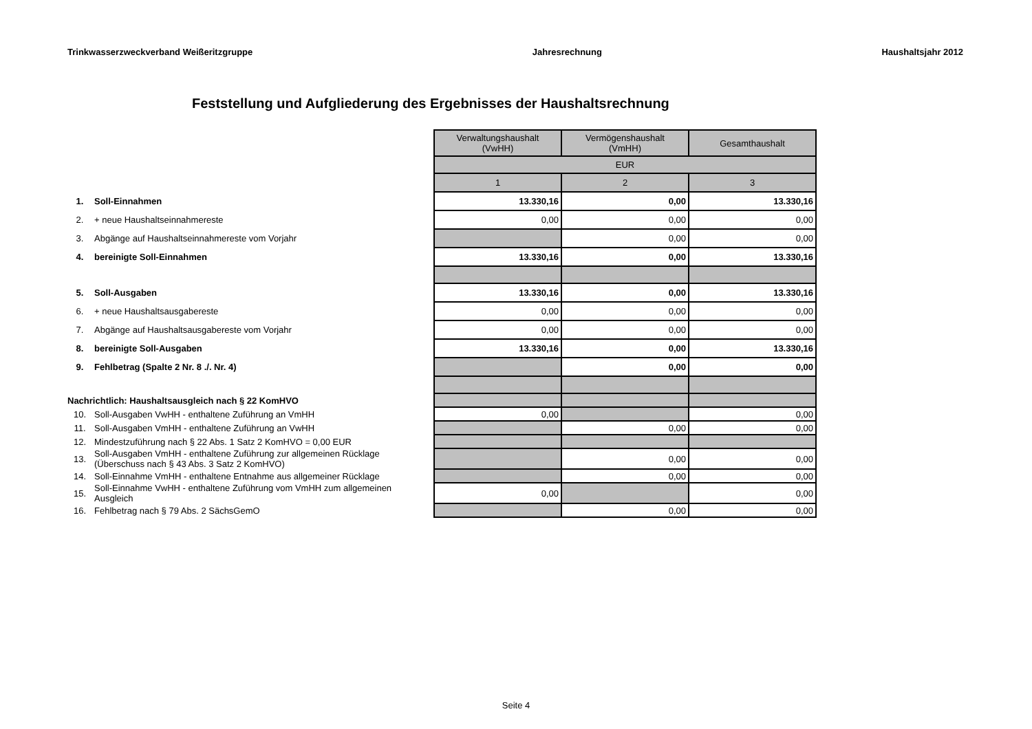Trinkwasserzweckverband Weißeritzgruppe Jahresrechnung Haushaltsjahr 2012
Feststellung und Aufgliederung des Ergebnisses der Haushaltsrechnung
| | | Verwaltungshaushalt (VwHH) | Vermögenshaushalt (VmHH) | Gesamthaushalt |
| | | EUR | | |
| | | 1 | 2 | 3 |
| 1. | Soll-Einnahmen | 13.330,16 | 0,00 | 13.330,16 |
| 2. | + neue Haushaltseinnahmereste | 0,00 | 0,00 | 0,00 |
| 3. | Abgänge auf Haushaltseinnahmereste vom Vorjahr | | 0,00 | 0,00 |
| 4. | bereinigte Soll-Einnahmen | 13.330,16 | 0,00 | 13.330,16 |
| 5. | Soll-Ausgaben | 13.330,16 | 0,00 | 13.330,16 |
| 6. | + neue Haushaltsausgabereste | 0,00 | 0,00 | 0,00 |
| 7. | Abgänge auf Haushaltsausgabereste vom Vorjahr | 0,00 | 0,00 | 0,00 |
| 8. | bereinigte Soll-Ausgaben | 13.330,16 | 0,00 | 13.330,16 |
| 9. | Fehlbetrag (Spalte 2 Nr. 8 ./. Nr. 4) | | 0,00 | 0,00 |
| Nachrichtlich: Haushaltsausgleich nach § 22 KomHVO | | | | |
| 10. | Soll-Ausgaben VwHH - enthaltene Zuführung an VmHH | 0,00 | | 0,00 |
| 11. | Soll-Ausgaben VmHH - enthaltene Zuführung an VwHH | | 0,00 | 0,00 |
| 12. | Mindestzuführung nach § 22 Abs. 1 Satz 2 KomHVO = 0,00 EUR | | | |
| 13. | Soll-Ausgaben VmHH - enthaltene Zuführung zur allgemeinen Rücklage (Überschuss nach § 43 Abs. 3 Satz 2 KomHVO) | | 0,00 | 0,00 |
| 14. | Soll-Einnahme VmHH - enthaltene Entnahme aus allgemeiner Rücklage | | 0,00 | 0,00 |
| 15. | Soll-Einnahme VwHH - enthaltene Zuführung vom VmHH zum allgemeinen Ausgleich | 0,00 | | 0,00 |
| 16. | Fehlbetrag nach § 79 Abs. 2 SächsGemO | | 0,00 | 0,00 |
Seite 4